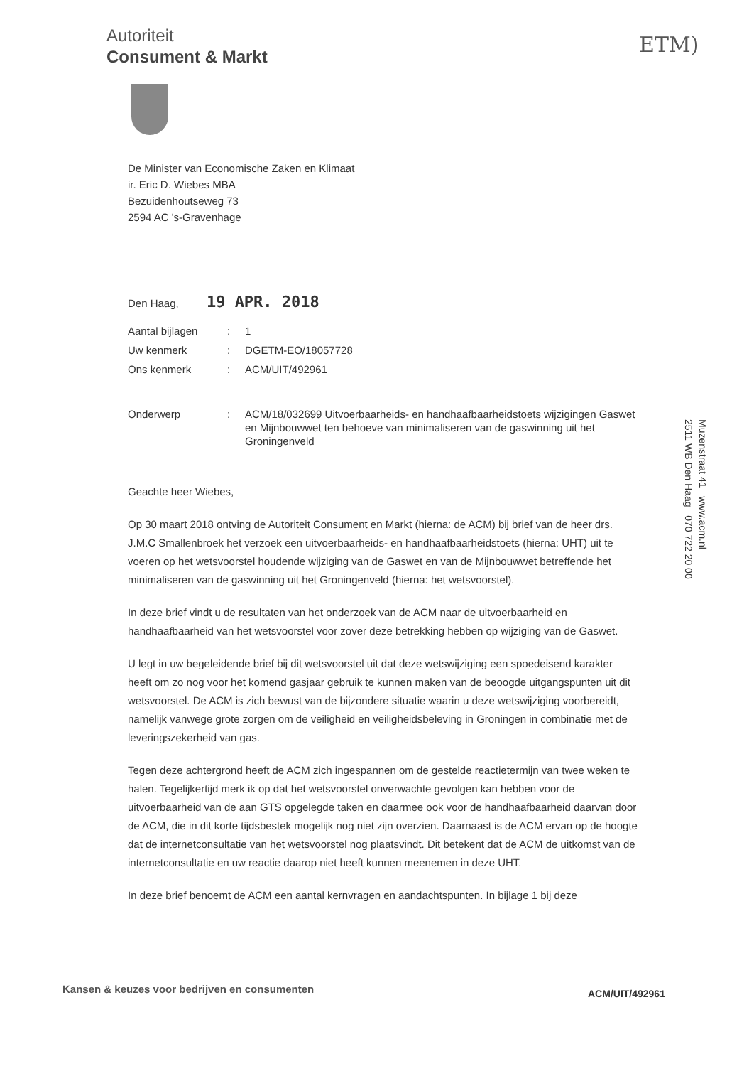Autoriteit
Consument & Markt
ETM)
De Minister van Economische Zaken en Klimaat
ir. Eric D. Wiebes MBA
Bezuidenhoutseweg 73
2594 AC 's-Gravenhage
Den Haag, 19 APR. 2018
| Aantal bijlagen | : | 1 |
| Uw kenmerk | : | DGETM-EO/18057728 |
| Ons kenmerk | : | ACM/UIT/492961 |
| Onderwerp | : | ACM/18/032699 Uitvoerbaarheids- en handhaafbaarheidstoets wijzigingen Gaswet en Mijnbouwwet ten behoeve van minimaliseren van de gaswinning uit het Groningenveld |
Geachte heer Wiebes,
Op 30 maart 2018 ontving de Autoriteit Consument en Markt (hierna: de ACM) bij brief van de heer drs. J.M.C Smallenbroek het verzoek een uitvoerbaarheids- en handhaafbaarheidstoets (hierna: UHT) uit te voeren op het wetsvoorstel houdende wijziging van de Gaswet en van de Mijnbouwwet betreffende het minimaliseren van de gaswinning uit het Groningenveld (hierna: het wetsvoorstel).
In deze brief vindt u de resultaten van het onderzoek van de ACM naar de uitvoerbaarheid en handhaafbaarheid van het wetsvoorstel voor zover deze betrekking hebben op wijziging van de Gaswet.
U legt in uw begeleidende brief bij dit wetsvoorstel uit dat deze wetswijziging een spoedeisend karakter heeft om zo nog voor het komend gasjaar gebruik te kunnen maken van de beoogde uitgangspunten uit dit wetsvoorstel. De ACM is zich bewust van de bijzondere situatie waarin u deze wetswijziging voorbereidt, namelijk vanwege grote zorgen om de veiligheid en veiligheidsbeleving in Groningen in combinatie met de leveringszekerheid van gas.
Tegen deze achtergrond heeft de ACM zich ingespannen om de gestelde reactietermijn van twee weken te halen. Tegelijkertijd merk ik op dat het wetsvoorstel onverwachte gevolgen kan hebben voor de uitvoerbaarheid van de aan GTS opgelegde taken en daarmee ook voor de handhaafbaarheid daarvan door de ACM, die in dit korte tijdsbestek mogelijk nog niet zijn overzien. Daarnaast is de ACM ervan op de hoogte dat de internetconsultatie van het wetsvoorstel nog plaatsvindt. Dit betekent dat de ACM de uitkomst van de internetconsultatie en uw reactie daarop niet heeft kunnen meenemen in deze UHT.
In deze brief benoemt de ACM een aantal kernvragen en aandachtspunten. In bijlage 1 bij deze
Muzenstraat 41 www.acm.nl
2511 WB Den Haag 070 722 20 00
Kansen & keuzes voor bedrijven en consumenten
ACM/UIT/492961